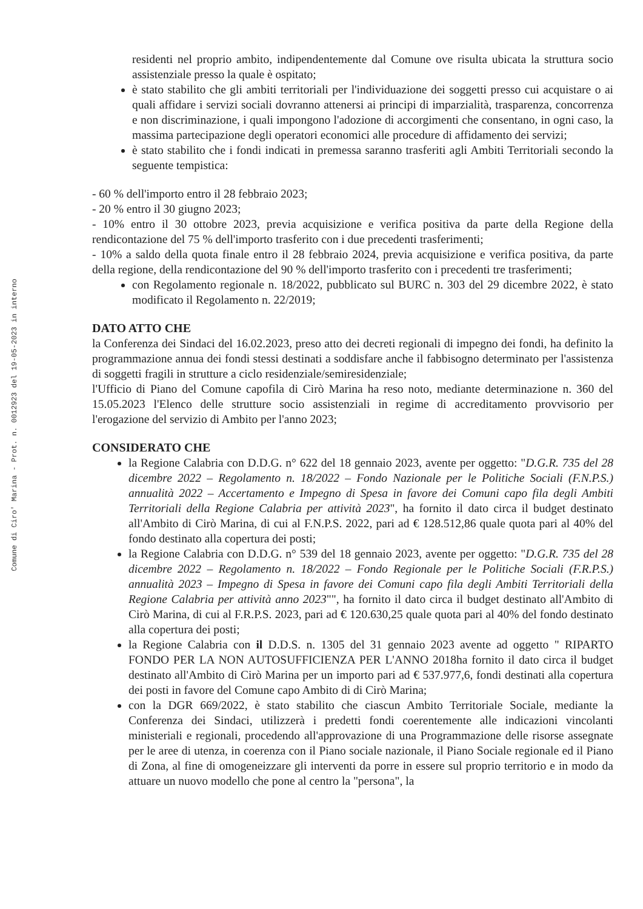Comune di Ciro' Marina - Prot. n. 0012923 del 19-05-2023 in interno
residenti nel proprio ambito, indipendentemente dal Comune ove risulta ubicata la struttura socio assistenziale presso la quale è ospitato;
è stato stabilito che gli ambiti territoriali per l'individuazione dei soggetti presso cui acquistare o ai quali affidare i servizi sociali dovranno attenersi ai principi di imparzialità, trasparenza, concorrenza e non discriminazione, i quali impongono l'adozione di accorgimenti che consentano, in ogni caso, la massima partecipazione degli operatori economici alle procedure di affidamento dei servizi;
è stato stabilito che i fondi indicati in premessa saranno trasferiti agli Ambiti Territoriali secondo la seguente tempistica:
- 60 % dell'importo entro il 28 febbraio 2023;
- 20 % entro il 30 giugno 2023;
- 10% entro il 30 ottobre 2023, previa acquisizione e verifica positiva da parte della Regione della rendicontazione del 75 % dell'importo trasferito con i due precedenti trasferimenti;
- 10% a saldo della quota finale entro il 28 febbraio 2024, previa acquisizione e verifica positiva, da parte della regione, della rendicontazione del 90 % dell'importo trasferito con i precedenti tre trasferimenti;
con Regolamento regionale n. 18/2022, pubblicato sul BURC n. 303 del 29 dicembre 2022, è stato modificato il Regolamento n. 22/2019;
DATO ATTO CHE
la Conferenza dei Sindaci del 16.02.2023, preso atto dei decreti regionali di impegno dei fondi, ha definito la programmazione annua dei fondi stessi destinati a soddisfare anche il fabbisogno determinato per l'assistenza di soggetti fragili in strutture a ciclo residenziale/semiresidenziale;
l'Ufficio di Piano del Comune capofila di Cirò Marina ha reso noto, mediante determinazione n. 360 del 15.05.2023 l'Elenco delle strutture socio assistenziali in regime di accreditamento provvisorio per l'erogazione del servizio di Ambito per l'anno 2023;
CONSIDERATO CHE
la Regione Calabria con D.D.G. n° 622 del 18 gennaio 2023, avente per oggetto: "D.G.R. 735 del 28 dicembre 2022 – Regolamento n. 18/2022 – Fondo Nazionale per le Politiche Sociali (F.N.P.S.) annualità 2022 – Accertamento e Impegno di Spesa in favore dei Comuni capo fila degli Ambiti Territoriali della Regione Calabria per attività 2023", ha fornito il dato circa il budget destinato all'Ambito di Cirò Marina, di cui al F.N.P.S. 2022, pari ad € 128.512,86 quale quota pari al 40% del fondo destinato alla copertura dei posti;
la Regione Calabria con D.D.G. n° 539 del 18 gennaio 2023, avente per oggetto: "D.G.R. 735 del 28 dicembre 2022 – Regolamento n. 18/2022 – Fondo Regionale per le Politiche Sociali (F.R.P.S.) annualità 2023 – Impegno di Spesa in favore dei Comuni capo fila degli Ambiti Territoriali della Regione Calabria per attività anno 2023"", ha fornito il dato circa il budget destinato all'Ambito di Cirò Marina, di cui al F.R.P.S. 2023, pari ad € 120.630,25 quale quota pari al 40% del fondo destinato alla copertura dei posti;
la Regione Calabria con il D.D.S. n. 1305 del 31 gennaio 2023 avente ad oggetto " RIPARTO FONDO PER LA NON AUTOSUFFICIENZA PER L'ANNO 2018ha fornito il dato circa il budget destinato all'Ambito di Cirò Marina per un importo pari ad € 537.977,6, fondi destinati alla copertura dei posti in favore del Comune capo Ambito di di Cirò Marina;
con la DGR 669/2022, è stato stabilito che ciascun Ambito Territoriale Sociale, mediante la Conferenza dei Sindaci, utilizzerà i predetti fondi coerentemente alle indicazioni vincolanti ministeriali e regionali, procedendo all'approvazione di una Programmazione delle risorse assegnate per le aree di utenza, in coerenza con il Piano sociale nazionale, il Piano Sociale regionale ed il Piano di Zona, al fine di omogeneizzare gli interventi da porre in essere sul proprio territorio e in modo da attuare un nuovo modello che pone al centro la "persona", la